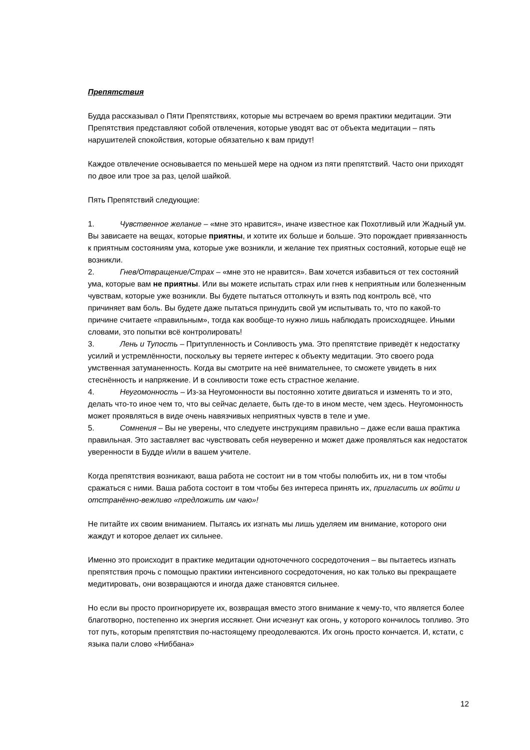Препятствия
Будда рассказывал о Пяти Препятствиях, которые мы встречаем во время практики медитации. Эти Препятствия представляют собой отвлечения, которые уводят вас от объекта медитации – пять нарушителей спокойствия, которые обязательно к вам придут!
Каждое отвлечение основывается по меньшей мере на одном из пяти препятствий. Часто они приходят по двое или трое за раз, целой шайкой.
Пять Препятствий следующие:
1. Чувственное желание – «мне это нравится», иначе известное как Похотливый или Жадный ум. Вы зависаете на вещах, которые приятны, и хотите их больше и больше. Это порождает привязанность к приятным состояниям ума, которые уже возникли, и желание тех приятных состояний, которые ещё не возникли.
2. Гнев/Отвращение/Страх – «мне это не нравится». Вам хочется избавиться от тех состояний ума, которые вам не приятны. Или вы можете испытать страх или гнев к неприятным или болезненным чувствам, которые уже возникли. Вы будете пытаться оттолкнуть и взять под контроль всё, что причиняет вам боль. Вы будете даже пытаться принудить свой ум испытывать то, что по какой-то причине считаете «правильным», тогда как вообще-то нужно лишь наблюдать происходящее. Иными словами, это попытки всё контролировать!
3. Лень и Тупость – Притупленность и Сонливость ума. Это препятствие приведёт к недостатку усилий и устремлённости, поскольку вы теряете интерес к объекту медитации. Это своего рода умственная затуманенность. Когда вы смотрите на неё внимательнее, то сможете увидеть в них стеснённость и напряжение. И в сонливости тоже есть страстное желание.
4. Неугомонность – Из-за Неугомонности вы постоянно хотите двигаться и изменять то и это, делать что-то иное чем то, что вы сейчас делаете, быть где-то в ином месте, чем здесь. Неугомонность может проявляться в виде очень навязчивых неприятных чувств в теле и уме.
5. Сомнения – Вы не уверены, что следуете инструкциям правильно – даже если ваша практика правильная. Это заставляет вас чувствовать себя неуверенно и может даже проявляться как недостаток уверенности в Будде и/или в вашем учителе.
Когда препятствия возникают, ваша работа не состоит ни в том чтобы полюбить их, ни в том чтобы сражаться с ними. Ваша работа состоит в том чтобы без интереса принять их, пригласить их войти и отстранённо-вежливо «предложить им чаю»!
Не питайте их своим вниманием. Пытаясь их изгнать мы лишь уделяем им внимание, которого они жаждут и которое делает их сильнее.
Именно это происходит в практике медитации одноточечного сосредоточения – вы пытаетесь изгнать препятствия прочь с помощью практики интенсивного сосредоточения, но как только вы прекращаете медитировать, они возвращаются и иногда даже становятся сильнее.
Но если вы просто проигнорируете их, возвращая вместо этого внимание к чему-то, что является более благотворно, постепенно их энергия иссякнет. Они исчезнут как огонь, у которого кончилось топливо. Это тот путь, которым препятствия по-настоящему преодолеваются. Их огонь просто кончается. И, кстати, с языка пали слово «Ниббана»
12